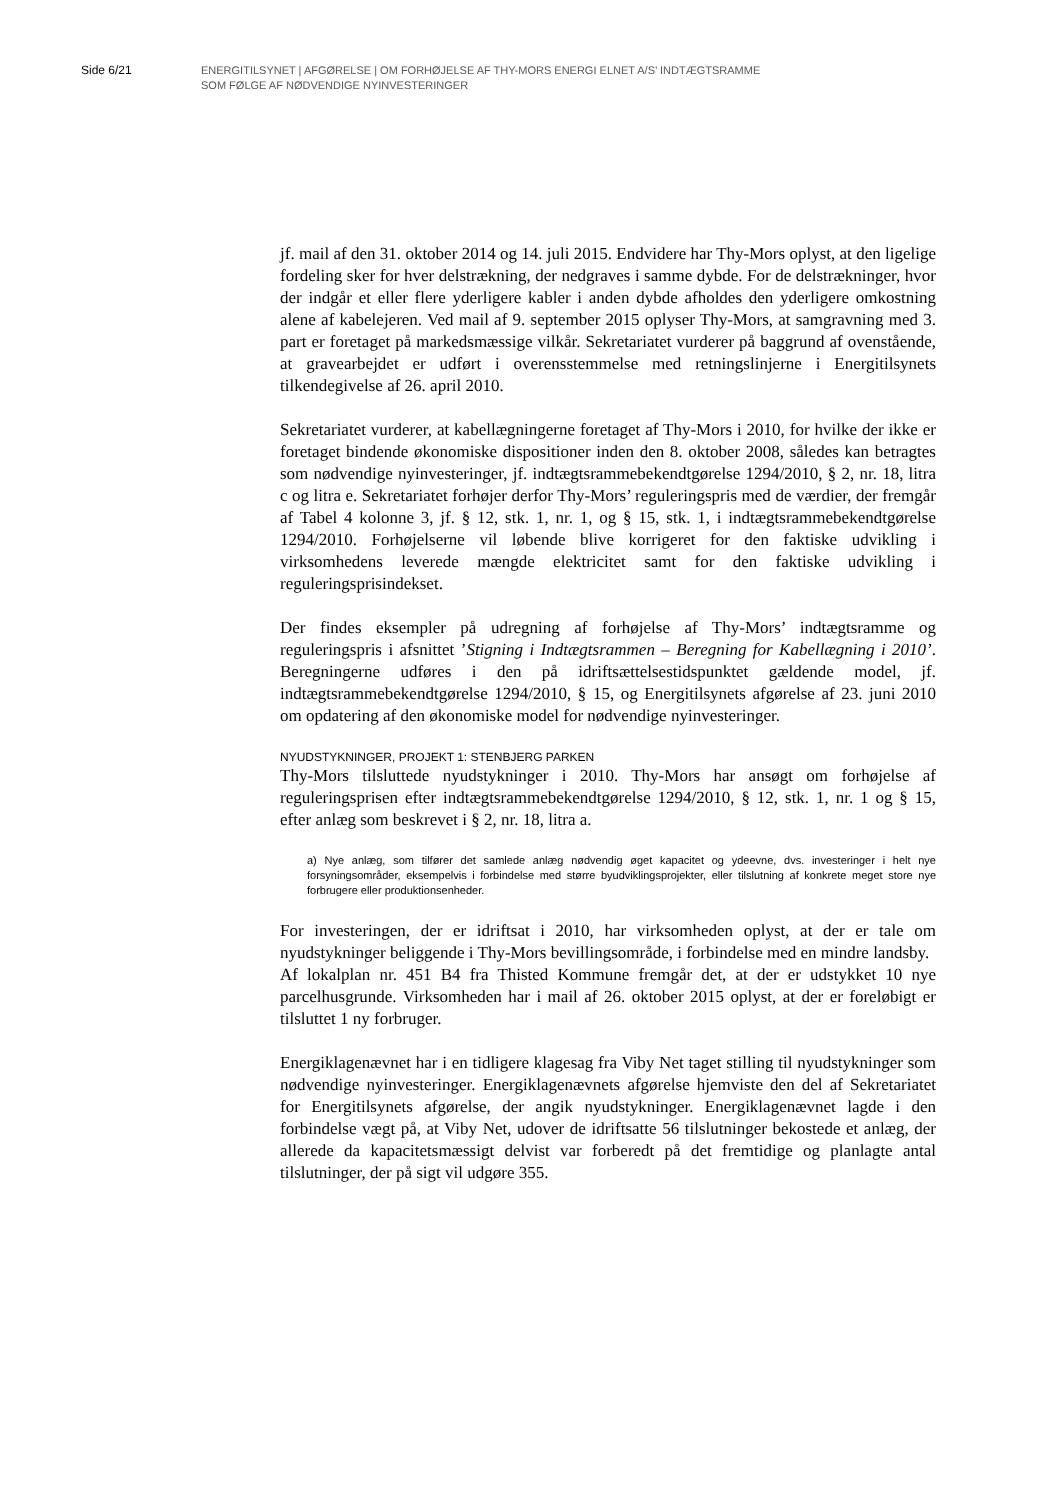Side 6/21
ENERGITILSYNET | AFGØRELSE | OM FORHØJELSE AF THY-MORS ENERGI ELNET A/S’ INDTÆGTSRAMME
SOM FØLGE AF NØDVENDIGE NYINVESTERINGER
jf. mail af den 31. oktober 2014 og 14. juli 2015. Endvidere har Thy-Mors oplyst, at den ligelige fordeling sker for hver delstrækning, der nedgraves i samme dybde. For de delstrækninger, hvor der indgår et eller flere yderligere kabler i anden dybde afholdes den yderligere omkostning alene af kabelejeren. Ved mail af 9. september 2015 oplyser Thy-Mors, at samgravning med 3. part er foretaget på markedsmæssige vilkår. Sekretariatet vurderer på baggrund af ovenstående, at gravearbejdet er udført i overensstemmelse med retningslinjerne i Energitilsynets tilkendegivelse af 26. april 2010.
Sekretariatet vurderer, at kabellægningerne foretaget af Thy-Mors i 2010, for hvilke der ikke er foretaget bindende økonomiske dispositioner inden den 8. oktober 2008, således kan betragtes som nødvendige nyinvesteringer, jf. indtægtsrammebekendtgørelse 1294/2010, § 2, nr. 18, litra c og litra e. Sekretariatet forhøjer derfor Thy-Mors’ reguleringspris med de værdier, der fremgår af Tabel 4 kolonne 3, jf. § 12, stk. 1, nr. 1, og § 15, stk. 1, i indtægtsrammebekendtgørelse 1294/2010. Forhøjelserne vil løbende blive korrigeret for den faktiske udvikling i virksomhedens leverede mængde elektricitet samt for den faktiske udvikling i reguleringsprisindekset.
Der findes eksempler på udregning af forhøjelse af Thy-Mors’ indtægtsramme og reguleringspris i afsnittet ’Stigning i Indtægtsrammen – Beregning for Kabellægning i 2010’. Beregningerne udføres i den på idriftsættelsestidspunktet gældende model, jf. indtægtsrammebekendtgørelse 1294/2010, § 15, og Energitilsynets afgørelse af 23. juni 2010 om opdatering af den økonomiske model for nødvendige nyinvesteringer.
NYUDSTYKNINGER, PROJEKT 1: STENBJERG PARKEN
Thy-Mors tilsluttede nyudstykninger i 2010. Thy-Mors har ansøgt om forhøjelse af reguleringsprisen efter indtægtsrammebekendtgørelse 1294/2010, § 12, stk. 1, nr. 1 og § 15, efter anlæg som beskrevet i § 2, nr. 18, litra a.
a) Nye anlæg, som tilfører det samlede anlæg nødvendig øget kapacitet og ydeevne, dvs. investeringer i helt nye forsyningsområder, eksempelvis i forbindelse med større byudviklingsprojekter, eller tilslutning af konkrete meget store nye forbrugere eller produktionsenheder.
For investeringen, der er idriftsat i 2010, har virksomheden oplyst, at der er tale om nyudstykninger beliggende i Thy-Mors bevillingsområde, i forbindelse med en mindre landsby.
Af lokalplan nr. 451 B4 fra Thisted Kommune fremgår det, at der er udstykket 10 nye parcelhusgrunde. Virksomheden har i mail af 26. oktober 2015 oplyst, at der er foreløbigt er tilsluttet 1 ny forbruger.
Energiklagenævnet har i en tidligere klagesag fra Viby Net taget stilling til nyudstykninger som nødvendige nyinvesteringer. Energiklagenævnets afgørelse hjemviste den del af Sekretariatet for Energitilsynets afgørelse, der angik nyudstykninger. Energiklagenævnet lagde i den forbindelse vægt på, at Viby Net, udover de idriftsatte 56 tilslutninger bekostede et anlæg, der allerede da kapacitetsmæssigt delvist var forberedt på det fremtidige og planlagte antal tilslutninger, der på sigt vil udgøre 355.